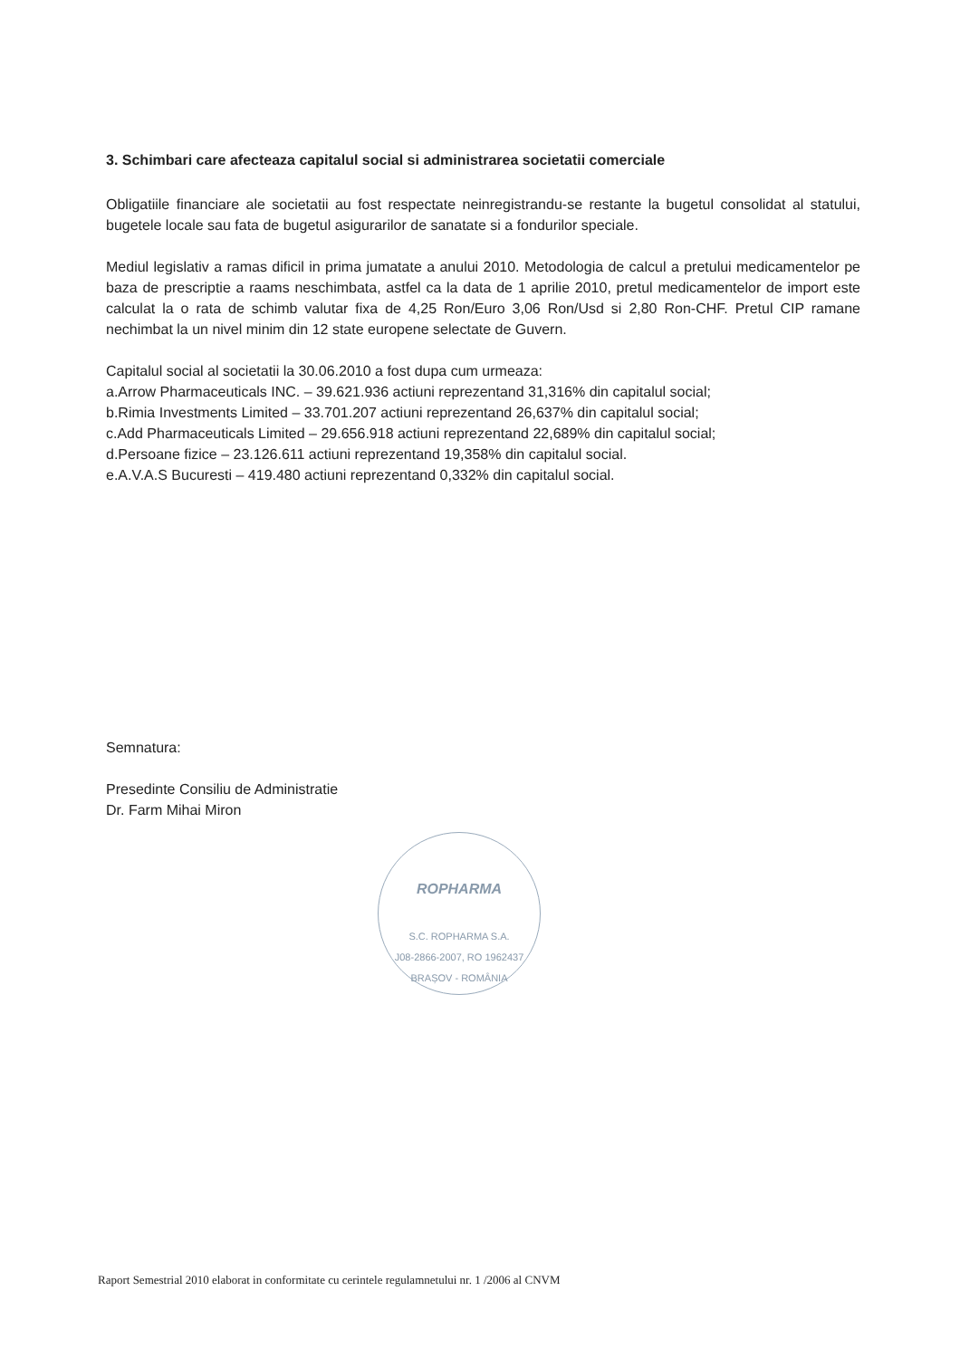3. Schimbari care afecteaza capitalul social si administrarea societatii comerciale
Obligatiile financiare ale societatii au fost respectate neinregistrandu-se restante la bugetul consolidat al statului, bugetele locale sau fata de bugetul asigurarilor de sanatate si a fondurilor speciale.
Mediul legislativ a ramas dificil in prima jumatate a anului 2010. Metodologia de calcul a pretului medicamentelor pe baza de prescriptie a raams neschimbata, astfel ca la data de 1 aprilie 2010, pretul medicamentelor de import este calculat la o rata de schimb valutar fixa de 4,25 Ron/Euro 3,06 Ron/Usd si 2,80 Ron-CHF. Pretul CIP ramane nechimbat la un nivel minim din 12 state europene selectate de Guvern.
Capitalul social al societatii la 30.06.2010 a fost dupa cum urmeaza:
a.Arrow Pharmaceuticals INC. – 39.621.936 actiuni reprezentand 31,316% din capitalul social;
b.Rimia Investments Limited – 33.701.207 actiuni reprezentand 26,637% din capitalul social;
c.Add Pharmaceuticals Limited – 29.656.918 actiuni reprezentand 22,689% din capitalul social;
d.Persoane fizice – 23.126.611 actiuni reprezentand 19,358% din capitalul social.
e.A.V.A.S Bucuresti – 419.480 actiuni reprezentand 0,332% din capitalul social.
Semnatura:
Presedinte Consiliu de Administratie
Dr. Farm Mihai Miron
ROPHARMA
S.C. ROPHARMA S.A.
J08-2866-2007, RO 1962437
BRAȘOV - ROMÂNIA
Raport Semestrial 2010 elaborat in conformitate cu cerintele regulamnetului nr. 1 /2006 al CNVM